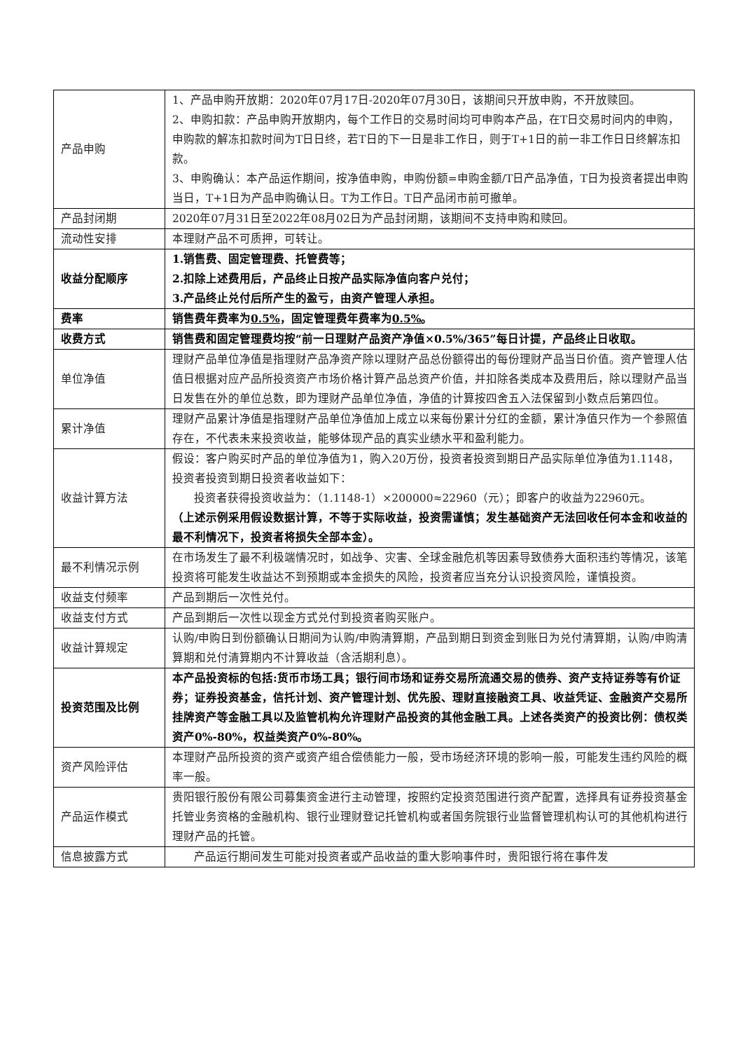| 产品申购 | 1、产品申购开放期：2020年07月17日-2020年07月30日，该期间只开放申购，不开放赎回。 2、申购扣款：产品申购开放期内，每个工作日的交易时间均可申购本产品，在T日交易时间内的申购，申购款的解冻扣款时间为T日日终，若T日的下一日是非工作日，则于T+1日的前一非工作日日终解冻扣款。 3、申购确认：本产品运作期间，按净值申购，申购份额=申购金额/T日产品净值，T日为投资者提出申购当日，T+1日为产品申购确认日。T为工作日。T日产品闭市前可撤单。 |
| 产品封闭期 | 2020年07月31日至2022年08月02日为产品封闭期，该期间不支持申购和赎回。 |
| 流动性安排 | 本理财产品不可质押，可转让。 |
| 收益分配顺序 | 1.销售费、固定管理费、托管费等； 2.扣除上述费用后，产品终止日按产品实际净值向客户兑付； 3.产品终止兑付后所产生的盈亏，由资产管理人承担。 |
| 费率 | 销售费年费率为 0.5% ，固定管理费年费率为 0.5% 。 |
| 收费方式 | 销售费和固定管理费均按“前一日理财产品资产净值×0.5%/365”每日计提，产品终止日收取。 |
| 单位净值 | 理财产品单位净值是指理财产品净资产除以理财产品总份额得出的每份理财产品当日价值。资产管理人估值日根据对应产品所投资资产市场价格计算产品总资产价值，并扣除各类成本及费用后，除以理财产品当日发售在外的单位总数，即为理财产品单位净值，净值的计算按四舍五入法保留到小数点后第四位。 |
| 累计净值 | 理财产品累计净值是指理财产品单位净值加上成立以来每份累计分红的金额，累计净值只作为一个参照值存在，不代表未来投资收益，能够体现产品的真实业绩水平和盈利能力。 |
| 收益计算方法 | 假设：客户购买时产品的单位净值为1，购入20万份，投资者投资到期日产品实际单位净值为1.1148，投资者投资到期日投资者收益如下： 投资者获得投资收益为：（1.1148-1）×200000≈22960（元）；即客户的收益为22960元。 （上述示例采用假设数据计算，不等于实际收益，投资需谨慎；发生基础资产无法回收任何本金和收益的最不利情况下，投资者将损失全部本金）。 |
| 最不利情况示例 | 在市场发生了最不利极端情况时，如战争、灾害、全球金融危机等因素导致债券大面积违约等情况，该笔投资将可能发生收益达不到预期或本金损失的风险，投资者应当充分认识投资风险，谨慎投资。 |
| 收益支付频率 | 产品到期后一次性兑付。 |
| 收益支付方式 | 产品到期后一次性以现金方式兑付到投资者购买账户。 |
| 收益计算规定 | 认购/申购日到份额确认日期间为认购/申购清算期，产品到期日到资金到账日为兑付清算期，认购/申购清算期和兑付清算期内不计算收益（含活期利息）。 |
| 投资范围及比例 | 本产品投资标的包括:货币市场工具；银行间市场和证券交易所流通交易的债券、资产支持证券等有价证券；证券投资基金，信托计划、资产管理计划、优先股、理财直接融资工具、收益凭证、金融资产交易所挂牌资产等金融工具以及监管机构允许理财产品投资的其他金融工具。上述各类资产的投资比例：债权类资产0%-80%，权益类资产0%-80%。 |
| 资产风险评估 | 本理财产品所投资的资产或资产组合偿债能力一般，受市场经济环境的影响一般，可能发生违约风险的概率一般。 |
| 产品运作模式 | 贵阳银行股份有限公司募集资金进行主动管理，按照约定投资范围进行资产配置，选择具有证券投资基金托管业务资格的金融机构、银行业理财登记托管机构或者国务院银行业监督管理机构认可的其他机构进行理财产品的托管。 |
| 信息披露方式 | 产品运行期间发生可能对投资者或产品收益的重大影响事件时，贵阳银行将在事件发 |